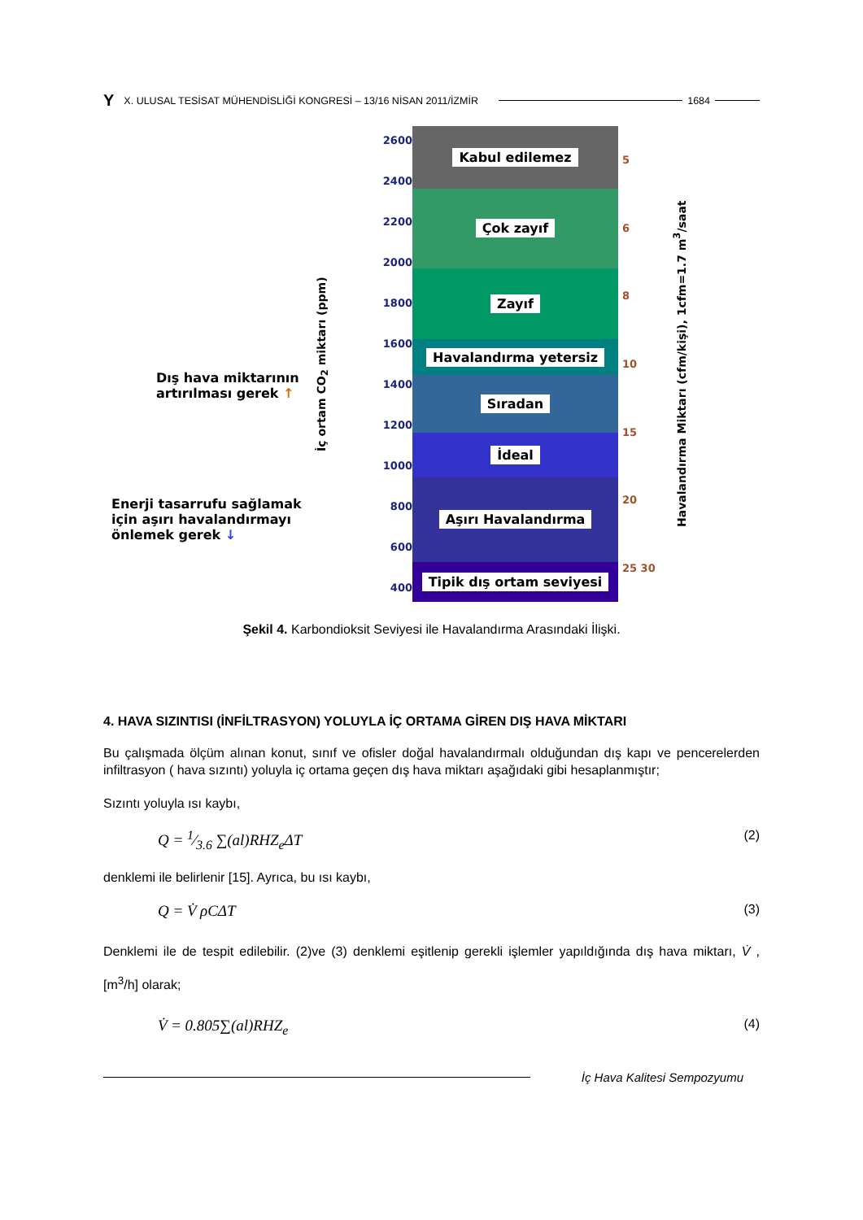Y X. ULUSAL TESİSAT MÜHENDİSLİĞİ KONGRESİ – 13/16 NİSAN 2011/İZMİR 1684
Dış hava miktarının artırılması gerek ↑
Enerji tasarrufu sağlamak için aşırı havalandırmayı önlemek gerek ↓
İç ortam CO<sub>2</sub> miktarı (ppm)
2600
2400
2200
2000
1800
1600
1400
1200
1000
800
600
400
Kabul edilemez
Çok zayıf
Zayıf
Havalandırma yetersiz
Sıradan
İdeal
Aşırı Havalandırma
Tipik dış ortam seviyesi
5
6
8
10
15
20
25 30
Havalandırma Miktarı (cfm/kişi), 1cfm=1.7 m<sup>3</sup>/saat
Şekil 4. Karbondioksit Seviyesi ile Havalandırma Arasındaki İlişki.
4. HAVA SIZINTISI (İNFİLTRASYON) YOLUYLA İÇ ORTAMA GİREN DIŞ HAVA MİKTARI
Bu çalışmada ölçüm alınan konut, sınıf ve ofisler doğal havalandırmalı olduğundan dış kapı ve pencerelerden infiltrasyon ( hava sızıntı) yoluyla iç ortama geçen dış hava miktarı aşağıdaki gibi hesaplanmıştır;
Sızıntı yoluyla ısı kaybı,
Q = 1⁄3.6 ∑(al)RHZ<sub>e</sub>ΔT (2)
denklemi ile belirlenir [15]. Ayrıca, bu ısı kaybı,
Q = V̇ ρCΔT (3)
Denklemi ile de tespit edilebilir. (2)ve (3) denklemi eşitlenip gerekli işlemler yapıldığında dış hava miktarı, V̇ , [m<sup>3</sup>/h] olarak;
V̇ = 0.805∑(al)RHZ<sub>e</sub> (4)
İç Hava Kalitesi Sempozyumu